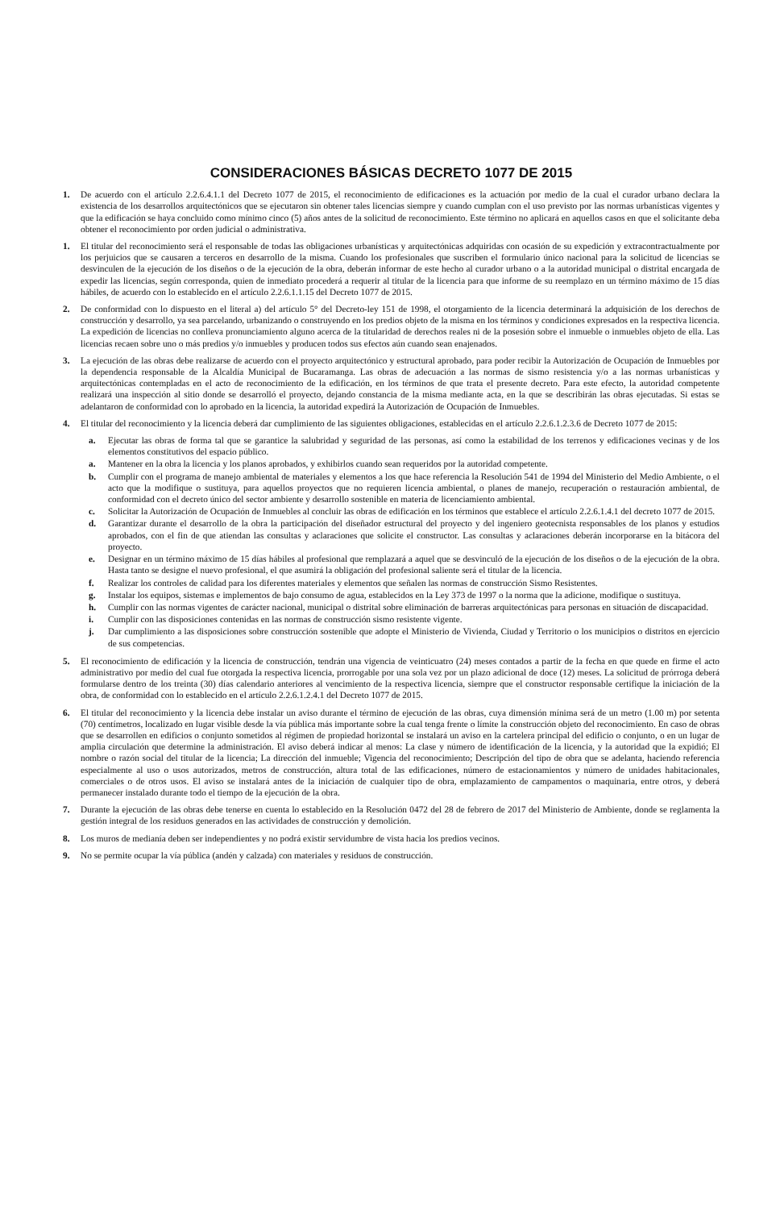CONSIDERACIONES BÁSICAS DECRETO 1077 DE 2015
1. De acuerdo con el artículo 2.2.6.4.1.1 del Decreto 1077 de 2015, el reconocimiento de edificaciones es la actuación por medio de la cual el curador urbano declara la existencia de los desarrollos arquitectónicos que se ejecutaron sin obtener tales licencias siempre y cuando cumplan con el uso previsto por las normas urbanísticas vigentes y que la edificación se haya concluido como mínimo cinco (5) años antes de la solicitud de reconocimiento. Este término no aplicará en aquellos casos en que el solicitante deba obtener el reconocimiento por orden judicial o administrativa.
1. El titular del reconocimiento será el responsable de todas las obligaciones urbanísticas y arquitectónicas adquiridas con ocasión de su expedición y extracontractualmente por los perjuicios que se causaren a terceros en desarrollo de la misma. Cuando los profesionales que suscriben el formulario único nacional para la solicitud de licencias se desvinculen de la ejecución de los diseños o de la ejecución de la obra, deberán informar de este hecho al curador urbano o a la autoridad municipal o distrital encargada de expedir las licencias, según corresponda, quien de inmediato procederá a requerir al titular de la licencia para que informe de su reemplazo en un término máximo de 15 días hábiles, de acuerdo con lo establecido en el artículo 2.2.6.1.1.15 del Decreto 1077 de 2015.
2. De conformidad con lo dispuesto en el literal a) del artículo 5° del Decreto-ley 151 de 1998, el otorgamiento de la licencia determinará la adquisición de los derechos de construcción y desarrollo, ya sea parcelando, urbanizando o construyendo en los predios objeto de la misma en los términos y condiciones expresados en la respectiva licencia. La expedición de licencias no conlleva pronunciamiento alguno acerca de la titularidad de derechos reales ni de la posesión sobre el inmueble o inmuebles objeto de ella. Las licencias recaen sobre uno o más predios y/o inmuebles y producen todos sus efectos aún cuando sean enajenados.
3. La ejecución de las obras debe realizarse de acuerdo con el proyecto arquitectónico y estructural aprobado, para poder recibir la Autorización de Ocupación de Inmuebles por la dependencia responsable de la Alcaldía Municipal de Bucaramanga. Las obras de adecuación a las normas de sismo resistencia y/o a las normas urbanísticas y arquitectónicas contempladas en el acto de reconocimiento de la edificación, en los términos de que trata el presente decreto. Para este efecto, la autoridad competente realizará una inspección al sitio donde se desarrolló el proyecto, dejando constancia de la misma mediante acta, en la que se describirán las obras ejecutadas. Si estas se adelantaron de conformidad con lo aprobado en la licencia, la autoridad expedirá la Autorización de Ocupación de Inmuebles.
4. El titular del reconocimiento y la licencia deberá dar cumplimiento de las siguientes obligaciones, establecidas en el artículo 2.2.6.1.2.3.6 de Decreto 1077 de 2015:
a. Ejecutar las obras de forma tal que se garantice la salubridad y seguridad de las personas, así como la estabilidad de los terrenos y edificaciones vecinas y de los elementos constitutivos del espacio público.
a. Mantener en la obra la licencia y los planos aprobados, y exhibirlos cuando sean requeridos por la autoridad competente.
b. Cumplir con el programa de manejo ambiental de materiales y elementos a los que hace referencia la Resolución 541 de 1994 del Ministerio del Medio Ambiente, o el acto que la modifique o sustituya, para aquellos proyectos que no requieren licencia ambiental, o planes de manejo, recuperación o restauración ambiental, de conformidad con el decreto único del sector ambiente y desarrollo sostenible en materia de licenciamiento ambiental.
c. Solicitar la Autorización de Ocupación de Inmuebles al concluir las obras de edificación en los términos que establece el artículo 2.2.6.1.4.1 del decreto 1077 de 2015.
d. Garantizar durante el desarrollo de la obra la participación del diseñador estructural del proyecto y del ingeniero geotecnista responsables de los planos y estudios aprobados, con el fin de que atiendan las consultas y aclaraciones que solicite el constructor. Las consultas y aclaraciones deberán incorporarse en la bitácora del proyecto.
e. Designar en un término máximo de 15 días hábiles al profesional que remplazará a aquel que se desvinculó de la ejecución de los diseños o de la ejecución de la obra. Hasta tanto se designe el nuevo profesional, el que asumirá la obligación del profesional saliente será el titular de la licencia.
f. Realizar los controles de calidad para los diferentes materiales y elementos que señalen las normas de construcción Sismo Resistentes.
g. Instalar los equipos, sistemas e implementos de bajo consumo de agua, establecidos en la Ley 373 de 1997 o la norma que la adicione, modifique o sustituya.
h. Cumplir con las normas vigentes de carácter nacional, municipal o distrital sobre eliminación de barreras arquitectónicas para personas en situación de discapacidad.
i. Cumplir con las disposiciones contenidas en las normas de construcción sismo resistente vigente.
j. Dar cumplimiento a las disposiciones sobre construcción sostenible que adopte el Ministerio de Vivienda, Ciudad y Territorio o los municipios o distritos en ejercicio de sus competencias.
5. El reconocimiento de edificación y la licencia de construcción, tendrán una vigencia de veinticuatro (24) meses contados a partir de la fecha en que quede en firme el acto administrativo por medio del cual fue otorgada la respectiva licencia, prorrogable por una sola vez por un plazo adicional de doce (12) meses. La solicitud de prórroga deberá formularse dentro de los treinta (30) días calendario anteriores al vencimiento de la respectiva licencia, siempre que el constructor responsable certifique la iniciación de la obra, de conformidad con lo establecido en el artículo 2.2.6.1.2.4.1 del Decreto 1077 de 2015.
6. El titular del reconocimiento y la licencia debe instalar un aviso durante el término de ejecución de las obras, cuya dimensión mínima será de un metro (1.00 m) por setenta (70) centímetros, localizado en lugar visible desde la vía pública más importante sobre la cual tenga frente o límite la construcción objeto del reconocimiento. En caso de obras que se desarrollen en edificios o conjunto sometidos al régimen de propiedad horizontal se instalará un aviso en la cartelera principal del edificio o conjunto, o en un lugar de amplia circulación que determine la administración. El aviso deberá indicar al menos: La clase y número de identificación de la licencia, y la autoridad que la expidió; El nombre o razón social del titular de la licencia; La dirección del inmueble; Vigencia del reconocimiento; Descripción del tipo de obra que se adelanta, haciendo referencia especialmente al uso o usos autorizados, metros de construcción, altura total de las edificaciones, número de estacionamientos y número de unidades habitacionales, comerciales o de otros usos. El aviso se instalará antes de la iniciación de cualquier tipo de obra, emplazamiento de campamentos o maquinaria, entre otros, y deberá permanecer instalado durante todo el tiempo de la ejecución de la obra.
7. Durante la ejecución de las obras debe tenerse en cuenta lo establecido en la Resolución 0472 del 28 de febrero de 2017 del Ministerio de Ambiente, donde se reglamenta la gestión integral de los residuos generados en las actividades de construcción y demolición.
8. Los muros de medianía deben ser independientes y no podrá existir servidumbre de vista hacia los predios vecinos.
9. No se permite ocupar la vía pública (andén y calzada) con materiales y residuos de construcción.